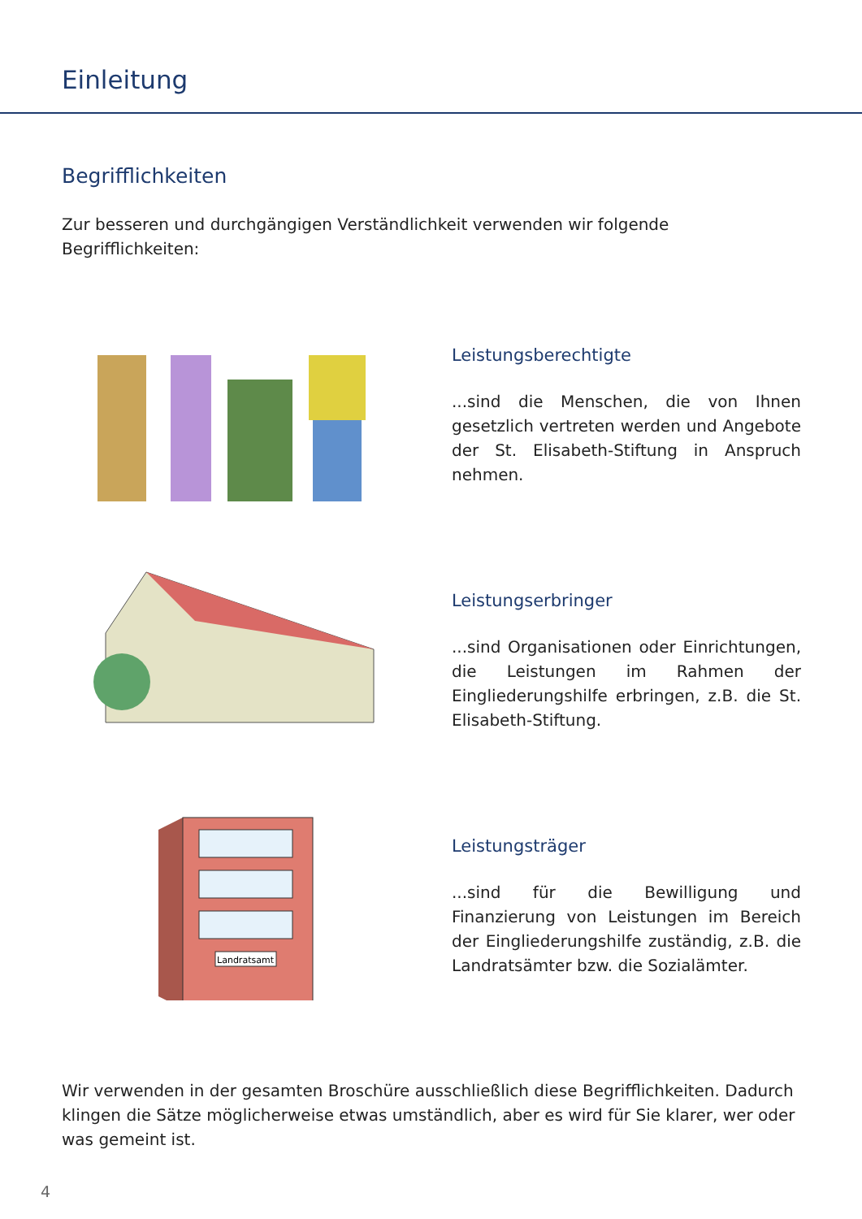Einleitung
Begrifflichkeiten
Zur besseren und durchgängigen Verständlichkeit verwenden wir folgende Begrifflichkeiten:
Leistungsberechtigte
...sind die Menschen, die von Ihnen gesetzlich vertreten werden und Angebote der St. Elisa­beth-Stiftung in Anspruch nehmen.
Leistungserbringer
...sind Organisationen oder Einrichtungen, die Leistungen im Rahmen der Eingliederungs­hilfe erbringen, z.B. die St. Elisabeth-Stiftung.
Landratsamt
Leistungsträger
...sind für die Bewilligung und Finanzierung von Leistungen im Bereich der Eingliede­rungshilfe zuständig, z.B. die Landratsämter bzw. die Sozialämter.
Wir verwenden in der gesamten Broschüre ausschließlich diese Begrifflichkeiten. Dadurch klingen die Sätze möglicherweise etwas umständlich, aber es wird für Sie klarer, wer oder was gemeint ist.
4